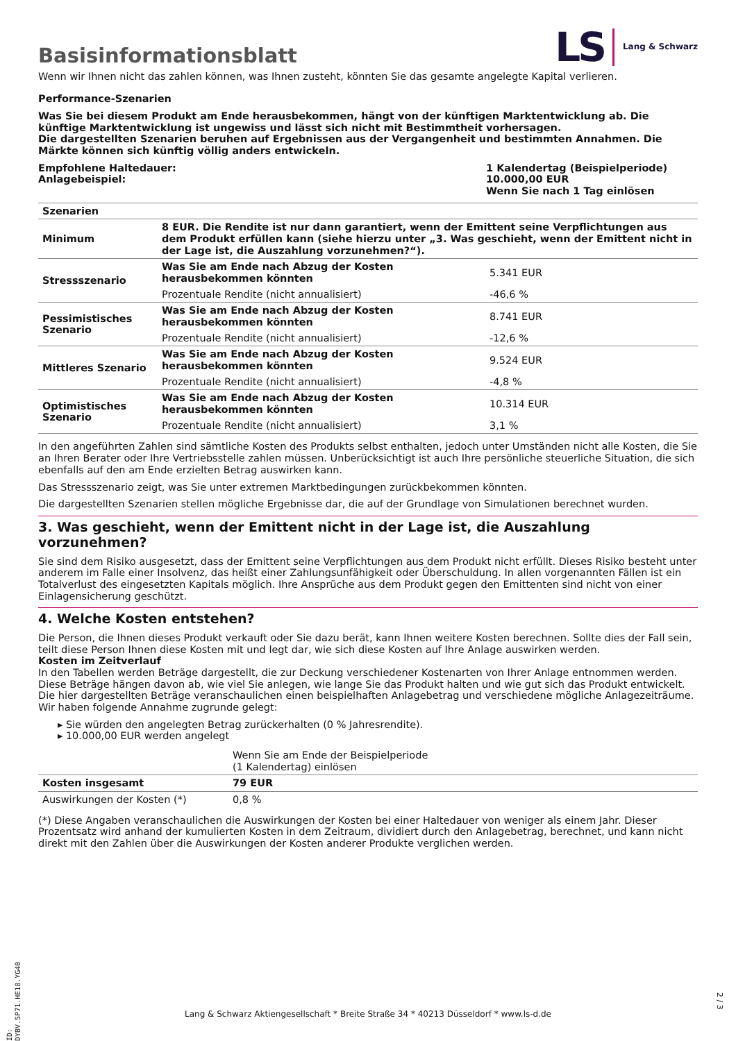Basisinformationsblatt
LS Lang & Schwarz
Wenn wir Ihnen nicht das zahlen können, was Ihnen zusteht, könnten Sie das gesamte angelegte Kapital verlieren.
Performance-Szenarien
Was Sie bei diesem Produkt am Ende herausbekommen, hängt von der künftigen Marktentwicklung ab. Die künftige Marktentwicklung ist ungewiss und lässt sich nicht mit Bestimmtheit vorhersagen.
Die dargestellten Szenarien beruhen auf Ergebnissen aus der Vergangenheit und bestimmten Annahmen. Die Märkte können sich künftig völlig anders entwickeln.
Empfohlene Haltedauer:
Anlagebeispiel:
1 Kalendertag (Beispielperiode)
10.000,00 EUR
Wenn Sie nach 1 Tag einlösen
| Szenarien | | |
| --- | --- | --- |
| Minimum | 8 EUR. Die Rendite ist nur dann garantiert, wenn der Emittent seine Verpflichtungen aus dem Produkt erfüllen kann (siehe hierzu unter „3. Was geschieht, wenn der Emittent nicht in der Lage ist, die Auszahlung vorzunehmen?“). | |
| Stressszenario | Was Sie am Ende nach Abzug der Kosten herausbekommen könnten | 5.341 EUR |
| | Prozentuale Rendite (nicht annualisiert) | -46,6 % |
| Pessimistisches Szenario | Was Sie am Ende nach Abzug der Kosten herausbekommen könnten | 8.741 EUR |
| | Prozentuale Rendite (nicht annualisiert) | -12,6 % |
| Mittleres Szenario | Was Sie am Ende nach Abzug der Kosten herausbekommen könnten | 9.524 EUR |
| | Prozentuale Rendite (nicht annualisiert) | -4,8 % |
| Optimistisches Szenario | Was Sie am Ende nach Abzug der Kosten herausbekommen könnten | 10.314 EUR |
| | Prozentuale Rendite (nicht annualisiert) | 3,1 % |
In den angeführten Zahlen sind sämtliche Kosten des Produkts selbst enthalten, jedoch unter Umständen nicht alle Kosten, die Sie an Ihren Berater oder Ihre Vertriebsstelle zahlen müssen. Unberücksichtigt ist auch Ihre persönliche steuerliche Situation, die sich ebenfalls auf den am Ende erzielten Betrag auswirken kann.
Das Stressszenario zeigt, was Sie unter extremen Marktbedingungen zurückbekommen könnten.
Die dargestellten Szenarien stellen mögliche Ergebnisse dar, die auf der Grundlage von Simulationen berechnet wurden.
3. Was geschieht, wenn der Emittent nicht in der Lage ist, die Auszahlung vorzunehmen?
Sie sind dem Risiko ausgesetzt, dass der Emittent seine Verpflichtungen aus dem Produkt nicht erfüllt. Dieses Risiko besteht unter anderem im Falle einer Insolvenz, das heißt einer Zahlungsunfähigkeit oder Überschuldung. In allen vorgenannten Fällen ist ein Totalverlust des eingesetzten Kapitals möglich. Ihre Ansprüche aus dem Produkt gegen den Emittenten sind nicht von einer Einlagensicherung geschützt.
4. Welche Kosten entstehen?
Die Person, die Ihnen dieses Produkt verkauft oder Sie dazu berät, kann Ihnen weitere Kosten berechnen. Sollte dies der Fall sein, teilt diese Person Ihnen diese Kosten mit und legt dar, wie sich diese Kosten auf Ihre Anlage auswirken werden.
Kosten im Zeitverlauf
In den Tabellen werden Beträge dargestellt, die zur Deckung verschiedener Kostenarten von Ihrer Anlage entnommen werden. Diese Beträge hängen davon ab, wie viel Sie anlegen, wie lange Sie das Produkt halten und wie gut sich das Produkt entwickelt. Die hier dargestellten Beträge veranschaulichen einen beispielhaften Anlagebetrag und verschiedene mögliche Anlagezeiträume.
Wir haben folgende Annahme zugrunde gelegt:
▸ Sie würden den angelegten Betrag zurückerhalten (0 % Jahresrendite).
▸ 10.000,00 EUR werden angelegt
| | Wenn Sie am Ende der Beispielperiode (1 Kalendertag) einlösen |
| Kosten insgesamt | 79 EUR |
| Auswirkungen der Kosten (*) | 0,8 % |
(*) Diese Angaben veranschaulichen die Auswirkungen der Kosten bei einer Haltedauer von weniger als einem Jahr. Dieser Prozentsatz wird anhand der kumulierten Kosten in dem Zeitraum, dividiert durch den Anlagebetrag, berechnet, und kann nicht direkt mit den Zahlen über die Auswirkungen der Kosten anderer Produkte verglichen werden.
ID: DYBV.5P71.HE18.YG40
Lang & Schwarz Aktiengesellschaft * Breite Straße 34 * 40213 Düsseldorf * www.ls-d.de
2 / 3